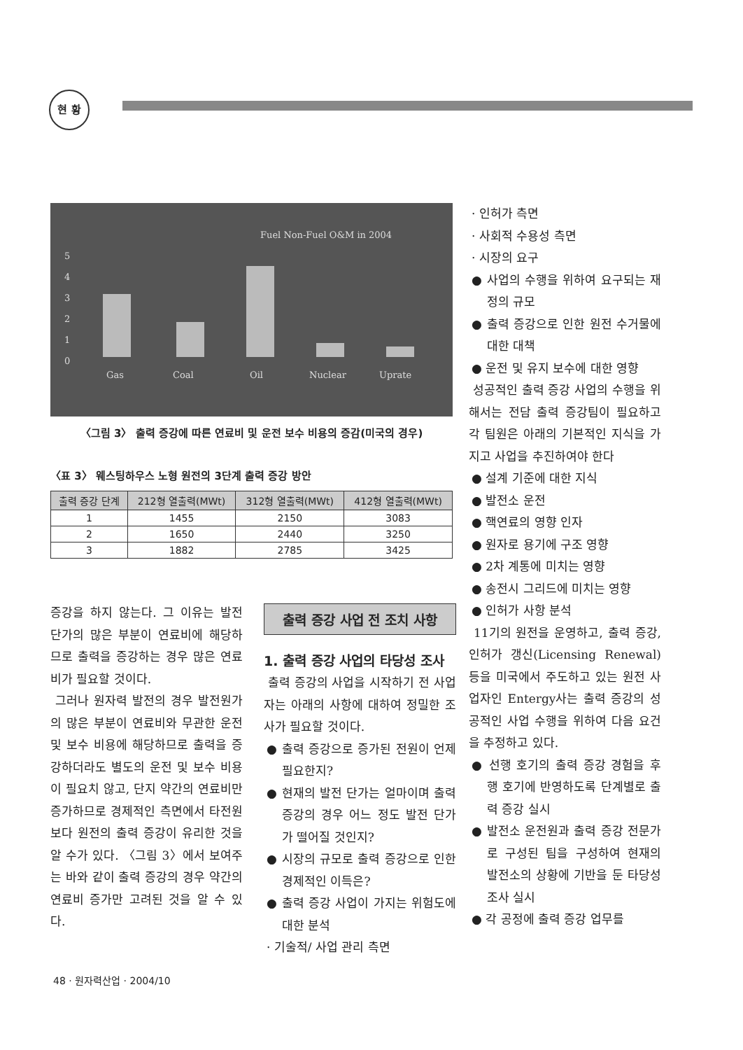현 황
5
4
3
2
1
0
Gas
Coal
Oil
Nuclear
Uprate
Fuel Non-Fuel O&M in 2004
〈그림 3〉 출력 증강에 따른 연료비 및 운전 보수 비용의 증감(미국의 경우)
〈표 3〉 웨스팅하우스 노형 원전의 3단계 출력 증강 방안
| 출력 증강 단계 | 212형 열출력(MWt) | 312형 열출력(MWt) | 412형 열출력(MWt) |
| --- | --- | --- | --- |
| 1 | 1455 | 2150 | 3083 |
| 2 | 1650 | 2440 | 3250 |
| 3 | 1882 | 2785 | 3425 |
증강을 하지 않는다. 그 이유는 발전 단가의 많은 부분이 연료비에 해당하므로 출력을 증강하는 경우 많은 연료비가 필요할 것이다.
그러나 원자력 발전의 경우 발전원가의 많은 부분이 연료비와 무관한 운전 및 보수 비용에 해당하므로 출력을 증강하더라도 별도의 운전 및 보수 비용이 필요치 않고, 단지 약간의 연료비만 증가하므로 경제적인 측면에서 타전원보다 원전의 출력 증강이 유리한 것을 알 수가 있다. 〈그림 3〉에서 보여주는 바와 같이 출력 증강의 경우 약간의 연료비 증가만 고려된 것을 알 수 있다.
출력 증강 사업 전 조치 사항
1. 출력 증강 사업의 타당성 조사
출력 증강의 사업을 시작하기 전 사업자는 아래의 사항에 대하여 정밀한 조사가 필요할 것이다.
● 출력 증강으로 증가된 전원이 언제 필요한지?
● 현재의 발전 단가는 얼마이며 출력 증강의 경우 어느 정도 발전 단가가 떨어질 것인지?
● 시장의 규모로 출력 증강으로 인한 경제적인 이득은?
● 출력 증강 사업이 가지는 위험도에 대한 분석
· 기술적/ 사업 관리 측면
· 인허가 측면
· 사회적 수용성 측면
· 시장의 요구
● 사업의 수행을 위하여 요구되는 재정의 규모
● 출력 증강으로 인한 원전 수거물에 대한 대책
● 운전 및 유지 보수에 대한 영향
성공적인 출력 증강 사업의 수행을 위해서는 전담 출력 증강팀이 필요하고 각 팀원은 아래의 기본적인 지식을 가지고 사업을 추진하여야 한다
● 설계 기준에 대한 지식
● 발전소 운전
● 핵연료의 영향 인자
● 원자로 용기에 구조 영향
● 2차 계통에 미치는 영향
● 송전시 그리드에 미치는 영향
● 인허가 사항 분석
11기의 원전을 운영하고, 출력 증강, 인허가 갱신(Licensing Renewal) 등을 미국에서 주도하고 있는 원전 사업자인 Entergy사는 출력 증강의 성공적인 사업 수행을 위하여 다음 요건을 추정하고 있다.
● 선행 호기의 출력 증강 경험을 후행 호기에 반영하도록 단계별로 출력 증강 실시
● 발전소 운전원과 출력 증강 전문가로 구성된 팀을 구성하여 현재의 발전소의 상황에 기반을 둔 타당성 조사 실시
● 각 공정에 출력 증강 업무를
48 · 원자력산업 · 2004/10